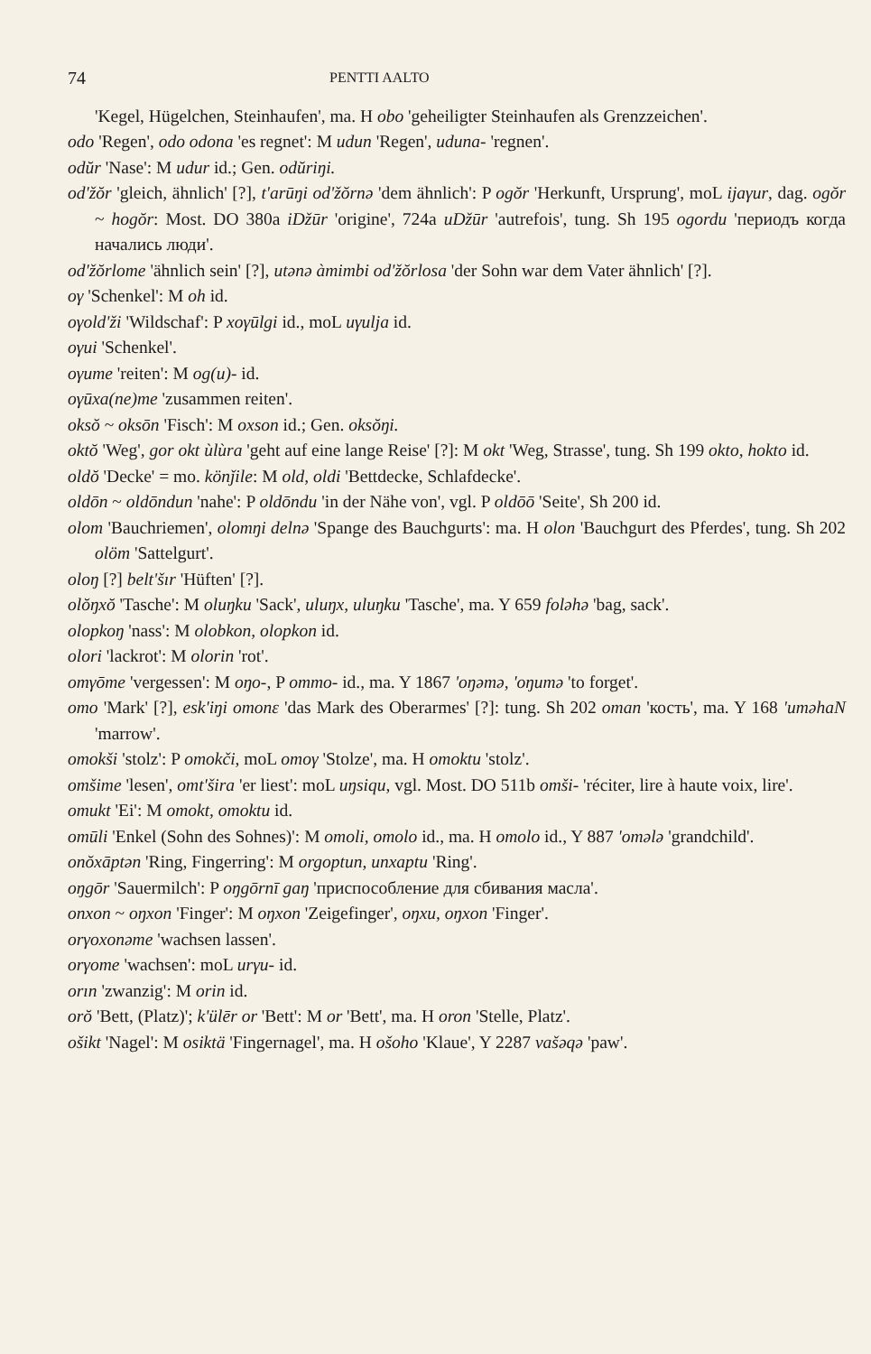74 PENTTI AALTO
'Kegel, Hügelchen, Steinhaufen', ma. H obo 'geheiligter Steinhaufen als Grenzzeichen'.
odo 'Regen', odo odona 'es regnet': M udun 'Regen', uduna- 'regnen'.
odŭr 'Nase': M udur id.; Gen. odŭriŋi.
od'žŏr 'gleich, ähnlich' [?], t'arūŋi od'žŏrnə 'dem ähnlich': P ogŏr 'Herkunft, Ursprung', moL ijaγur, dag. ogŏr ~ hogŏr: Most. DO 380a iDžūr 'origine', 724a uDžūr 'autrefois', tung. Sh 195 ogordu 'периодъ когда начались люди'.
od'žŏrlome 'ähnlich sein' [?], utənə àmimbi od'žŏrlosa 'der Sohn war dem Vater ähnlich' [?].
oγ 'Schenkel': M oh id.
oγold'ži 'Wildschaf': P xoγūlgi id., moL uγulja id.
oγui 'Schenkel'.
oγume 'reiten': M og(u)- id.
oγūxa(ne)me 'zusammen reiten'.
oksŏ ~ oksōn 'Fisch': M oxson id.; Gen. oksŏŋi.
oktŏ 'Weg', gor okt ùlùra 'geht auf eine lange Reise' [?]: M okt 'Weg, Strasse', tung. Sh 199 okto, hokto id.
oldŏ 'Decke' = mo. könǰile: M old, oldi 'Bettdecke, Schlafdecke'.
oldōn ~ oldōndun 'nahe': P oldōndu 'in der Nähe von', vgl. P oldōō 'Seite', Sh 200 id.
olom 'Bauchriemen', olomŋi delnə 'Spange des Bauchgurts': ma. H olon 'Bauchgurt des Pferdes', tung. Sh 202 olöm 'Sattelgurt'.
oloŋ [?] belt'šır 'Hüften' [?].
olŏŋxŏ 'Tasche': M oluŋku 'Sack', uluŋx, uluŋku 'Tasche', ma. Y 659 foləhə 'bag, sack'.
olopkoŋ 'nass': M olobkon, olopkon id.
olori 'lackrot': M olorin 'rot'.
omγōme 'vergessen': M oŋo-, P ommo- id., ma. Y 1867 'oŋəmə, 'oŋumə 'to forget'.
omo 'Mark' [?], esk'iŋi omonε 'das Mark des Oberarmes' [?]: tung. Sh 202 oman 'кость', ma. Y 168 'uməhaN 'marrow'.
omokši 'stolz': P omokči, moL omoγ 'Stolze', ma. H omoktu 'stolz'.
omšime 'lesen', omt'šira 'er liest': moL uŋsiqu, vgl. Most. DO 511b omši- 'réciter, lire à haute voix, lire'.
omukt 'Ei': M omokt, omoktu id.
omūli 'Enkel (Sohn des Sohnes)': M omoli, omolo id., ma. H omolo id., Y 887 'omələ 'grandchild'.
onŏxāptən 'Ring, Fingerring': M orgoptun, unxaptu 'Ring'.
oŋgōr 'Sauermilch': P oŋgōrnī gaŋ 'приспособление для сбивания масла'.
onxon ~ oŋxon 'Finger': M oŋxon 'Zeigefinger', oŋxu, oŋxon 'Finger'.
orγoxonəme 'wachsen lassen'.
orγome 'wachsen': moL urγu- id.
orın 'zwanzig': M orin id.
orŏ 'Bett, (Platz)'; k'ülēr or 'Bett': M or 'Bett', ma. H oron 'Stelle, Platz'.
ošikt 'Nagel': M osiktä 'Fingernagel', ma. H ošoho 'Klaue', Y 2287 vašəqə 'paw'.